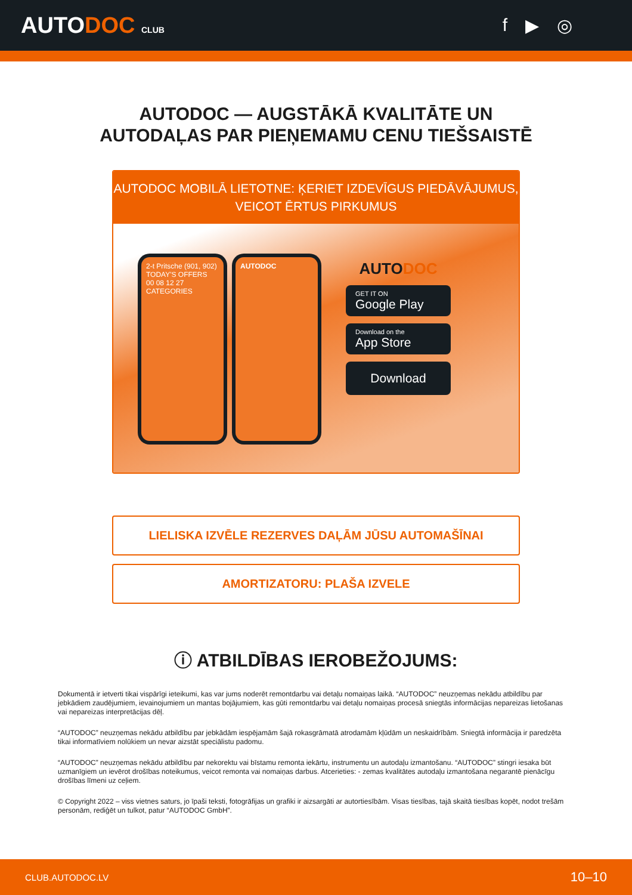AUTODOC CLUB
f ▶ ◎
AUTODOC — AUGSTĀKĀ KVALITĀTE UN
AUTODAĻAS PAR PIEŅEMAMU CENU TIEŠSAISTĒ
AUTODOC MOBILĀ LIETOTNE: ĶERIET IZDEVĪGUS PIEDĀVĀJUMUS,
VEICOT ĒRTUS PIRKUMUS
2-t Pritsche (901, 902)
TODAY'S OFFERS
00 08 12 27
CATEGORIES
AUTODOC
AUTODOC
GET IT ON
Google Play
Download on the
App Store
Download
LIELISKA IZVĒLE REZERVES DAĻĀM JŪSU AUTOMAŠĪNAI
AMORTIZATORU: PLAŠA IZVELE
ⓘ ATBILDĪBAS IEROBEŽOJUMS:
Dokumentā ir ietverti tikai vispārīgi ieteikumi, kas var jums noderēt remontdarbu vai detaļu nomaiņas laikā. “AUTODOC” neuzņemas nekādu atbildību par jebkādiem zaudējumiem, ievainojumiem un mantas bojājumiem, kas gūti remontdarbu vai detaļu nomaiņas procesā sniegtās informācijas nepareizas lietošanas vai nepareizas interpretācijas dēļ.
“AUTODOC” neuzņemas nekādu atbildību par jebkādām iespējamām šajā rokasgrāmatā atrodamām kļūdām un neskaidrībām. Sniegtā informācija ir paredzēta tikai informatīviem nolūkiem un nevar aizstāt speciālistu padomu.
“AUTODOC” neuzņemas nekādu atbildību par nekorektu vai bīstamu remonta iekārtu, instrumentu un autodaļu izmantošanu. “AUTODOC” stingri iesaka būt uzmanīgiem un ievērot drošības noteikumus, veicot remonta vai nomaiņas darbus. Atcerieties: - zemas kvalitātes autodaļu izmantošana negarantē pienācīgu drošības līmeni uz ceļiem.
© Copyright 2022 – viss vietnes saturs, jo īpaši teksti, fotogrāfijas un grafiki ir aizsargāti ar autortiesībām. Visas tiesības, tajā skaitā tiesības kopēt, nodot trešām personām, rediģēt un tulkot, patur “AUTODOC GmbH”.
CLUB.AUTODOC.LV 10–10